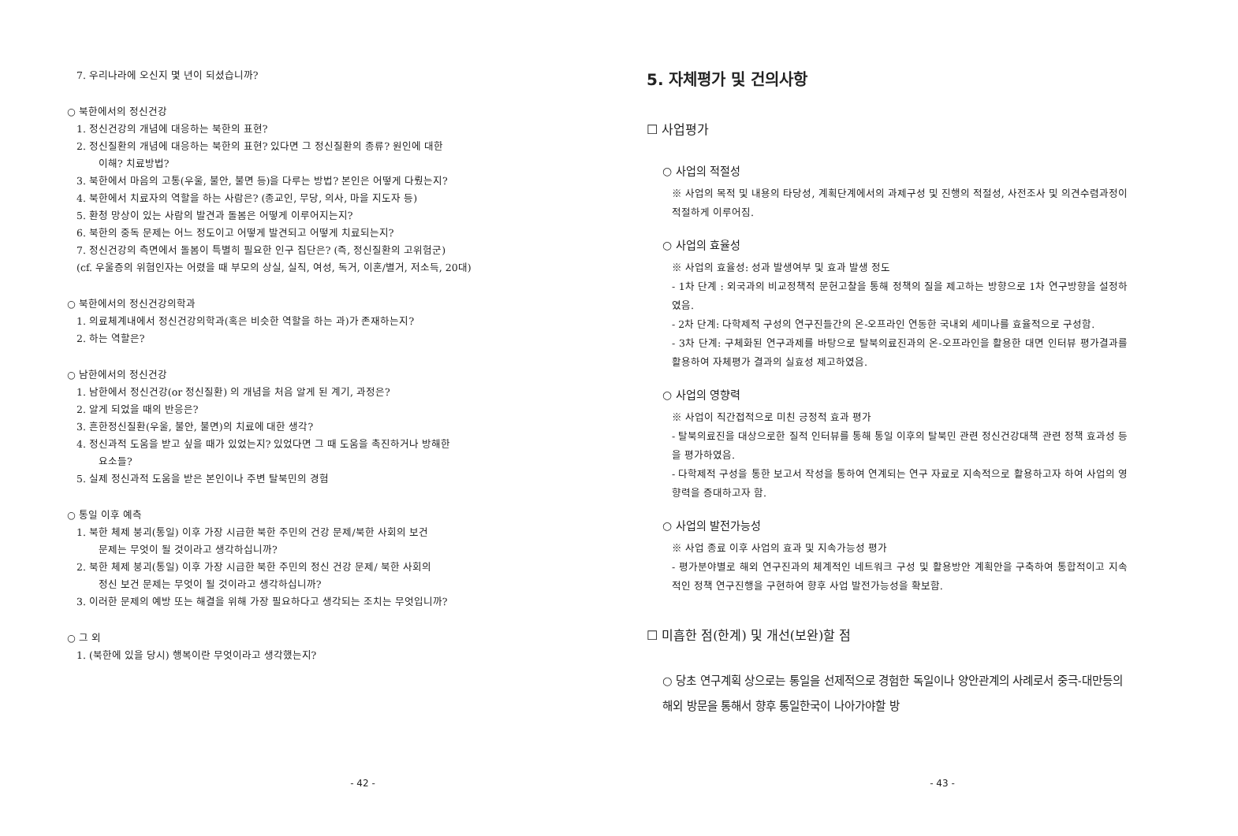7. 우리나라에 오신지 몇 년이 되셨습니까?
○ 북한에서의 정신건강
1. 정신건강의 개념에 대응하는 북한의 표현?
2. 정신질환의 개념에 대응하는 북한의 표현? 있다면 그 정신질환의 종류? 원인에 대한
이해? 치료방법?
3. 북한에서 마음의 고통(우울, 불안, 불면 등)을 다루는 방법? 본인은 어떻게 다뤘는지?
4. 북한에서 치료자의 역할을 하는 사람은? (종교인, 무당, 의사, 마을 지도자 등)
5. 환청 망상이 있는 사람의 발견과 돌봄은 어떻게 이루어지는지?
6. 북한의 중독 문제는 어느 정도이고 어떻게 발견되고 어떻게 치료되는지?
7. 정신건강의 측면에서 돌봄이 특별히 필요한 인구 집단은? (즉, 정신질환의 고위험군)
(cf. 우울증의 위험인자는 어렸을 때 부모의 상실, 실직, 여성, 독거, 이혼/별거, 저소득, 20대)
○ 북한에서의 정신건강의학과
1. 의료체계내에서 정신건강의학과(혹은 비슷한 역할을 하는 과)가 존재하는지?
2. 하는 역할은?
○ 남한에서의 정신건강
1. 남한에서 정신건강(or 정신질환) 의 개념을 처음 알게 된 계기, 과정은?
2. 알게 되었을 때의 반응은?
3. 흔한정신질환(우울, 불안, 불면)의 치료에 대한 생각?
4. 정신과적 도움을 받고 싶을 때가 있었는지? 있었다면 그 때 도움을 촉진하거나 방해한
요소들?
5. 실제 정신과적 도움을 받은 본인이나 주변 탈북민의 경험
○ 통일 이후 예측
1. 북한 체제 붕괴(통일) 이후 가장 시급한 북한 주민의 건강 문제/북한 사회의 보건
문제는 무엇이 될 것이라고 생각하십니까?
2. 북한 체제 붕괴(통일) 이후 가장 시급한 북한 주민의 정신 건강 문제/ 북한 사회의
정신 보건 문제는 무엇이 될 것이라고 생각하십니까?
3. 이러한 문제의 예방 또는 해결을 위해 가장 필요하다고 생각되는 조치는 무엇입니까?
○ 그 외
1. (북한에 있을 당시) 행복이란 무엇이라고 생각했는지?
- 42 -
5. 자체평가 및 건의사항
☐ 사업평가
○ 사업의 적절성
※ 사업의 목적 및 내용의 타당성, 계획단계에서의 과제구성 및 진행의 적절성, 사전조사 및 의견수렴과정이 적절하게 이루어짐.
○ 사업의 효율성
※ 사업의 효율성: 성과 발생여부 및 효과 발생 정도
- 1차 단계 : 외국과의 비교정책적 문헌고찰을 통해 정책의 질을 제고하는 방향으로 1차 연구방향을 설정하였음.
- 2차 단계: 다학제적 구성의 연구진들간의 온-오프라인 연동한 국내외 세미나를 효율적으로 구성함.
- 3차 단계: 구체화된 연구과제를 바탕으로 탈북의료진과의 온-오프라인을 활용한 대면 인터뷰 평가결과를 활용하여 자체평가 결과의 실효성 제고하였음.
○ 사업의 영향력
※ 사업이 직간접적으로 미친 긍정적 효과 평가
- 탈북의료진을 대상으로한 질적 인터뷰를 통해 통일 이후의 탈북민 관련 정신건강대책 관련 정책 효과성 등을 평가하였음.
- 다학제적 구성을 통한 보고서 작성을 통하여 연계되는 연구 자료로 지속적으로 활용하고자 하여 사업의 영향력을 증대하고자 함.
○ 사업의 발전가능성
※ 사업 종료 이후 사업의 효과 및 지속가능성 평가
- 평가분야별로 해외 연구진과의 체계적인 네트워크 구성 및 활용방안 계획안을 구축하여 통합적이고 지속적인 정책 연구진행을 구현하여 향후 사업 발전가능성을 확보함.
☐ 미흡한 점(한계) 및 개선(보완)할 점
○ 당초 연구계획 상으로는 통일을 선제적으로 경험한 독일이나 양안관계의 사례로서 중극-대만등의 해외 방문을 통해서 향후 통일한국이 나아가야할 방
- 43 -